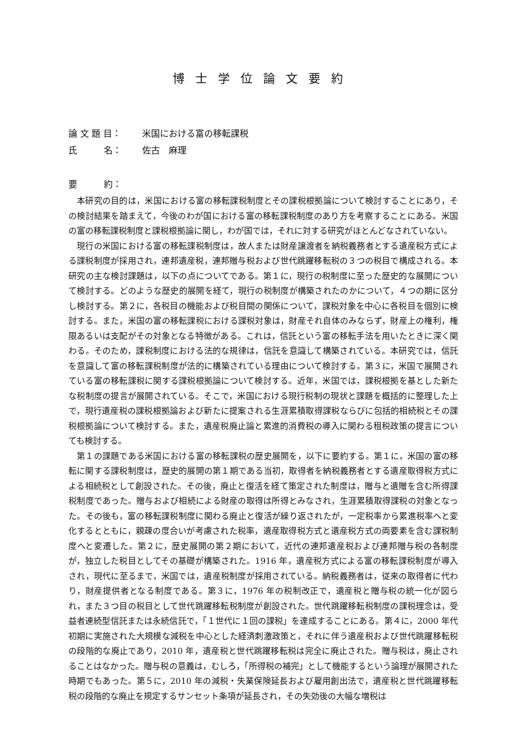博士学位論文要約
論 文 題 目： 米国における富の移転課税
氏　　　名： 佐古　麻理
要　　　約：
本研究の目的は，米国における富の移転課税制度とその課税根拠論について検討することにあり，その検討結果を踏まえて，今後のわが国における富の移転課税制度のあり方を考察することにある。米国の富の移転課税制度と課税根拠論に関し，わが国では，それに対する研究がほとんどなされていない。
現行の米国における富の移転課税制度は，故人または財産譲渡者を納税義務者とする遺産税方式による課税制度が採用され，連邦遺産税，連邦贈与税および世代跳躍移転税の３つの税目で構成される。本研究の主な検討課題は，以下の点についてである。第１に，現行の税制度に至った歴史的な展開について検討する。どのような歴史的展開を経て，現行の税制度が構築されたのかについて，４つの期に区分し検討する。第２に，各税目の機能および税目間の関係について，課税対象を中心に各税目を個別に検討する。また，米国の富の移転課税における課税対象は，財産それ自体のみならず，財産上の権利，権限あるいは支配がその対象となる特徴がある。これは，信託という富の移転手法を用いたときに深く関わる。そのため，課税制度における法的な規律は，信託を意識して構築されている。本研究では，信託を意識して富の移転課税制度が法的に構築されている理由について検討する。第３に，米国で展開されている富の移転課税に関する課税根拠論について検討する。近年，米国では，課税根拠を基とした新たな税制度の提言が展開されている。そこで，米国における現行税制の現状と課題を概括的に整理した上で，現行遺産税の課税根拠論および新たに提案される生涯累積取得課税ならびに包括的相続税とその課税根拠論について検討する。また，遺産税廃止論と累進的消費税の導入に関わる租税政策の提言についても検討する。
第１の課題である米国における富の移転課税の歴史展開を，以下に要約する。第１に，米国の富の移転に関する課税制度は，歴史的展開の第１期である当初，取得者を納税義務者とする遺産取得税方式による相続税として創設された。その後，廃止と復活を経て策定された制度は，贈与と遺贈を含む所得課税制度であった。贈与および相続による財産の取得は所得とみなされ，生涯累積取得課税の対象となった。その後も，富の移転課税制度に関わる廃止と復活が繰り返されたが，一定税率から累進税率へと変化するとともに，親疎の度合いが考慮された税率，遺産取得税方式と遺産税方式の両要素を含む課税制度へと変遷した。第２に，歴史展開の第２期において，近代の連邦遺産税および連邦贈与税の各制度が，独立した税目としてその基礎が構築された。1916 年，遺産税方式による富の移転課税制度が導入され，現代に至るまで，米国では，遺産税制度が採用されている。納税義務者は，従来の取得者に代わり，財産提供者となる制度である。第３に，1976 年の税制改正で，遺産税と贈与税の統一化が図られ，また３つ目の税目として世代跳躍移転税制度が創設された。世代跳躍移転税制度の課税理念は，受益者連続型信託または永続信託で，「１世代に１回の課税」を達成することにある。第４に，2000 年代初期に実施された大規模な減税を中心とした経済刺激政策と，それに伴う遺産税および世代跳躍移転税の段階的な廃止であり，2010 年，遺産税と世代跳躍移転税は完全に廃止された。贈与税は，廃止されることはなかった。贈与税の意義は，むしろ，「所得税の補完」として機能するという論理が展開された時期でもあった。第５に，2010 年の減税・失業保険延長および雇用創出法で，遺産税と世代跳躍移転税の段階的な廃止を規定するサンセット条項が延長され，その失効後の大幅な増税は